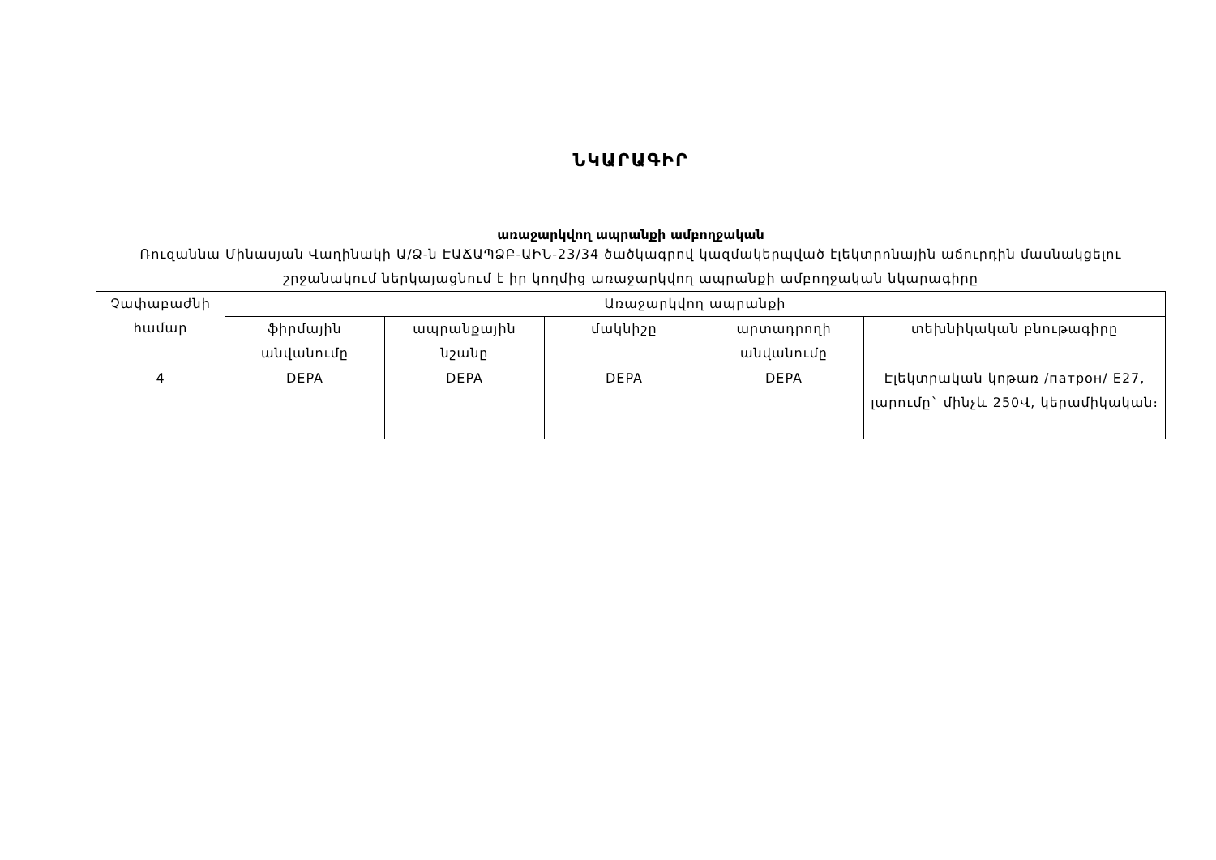ՆԿԱՐԱԳԻՐ
առաջարկվող ապրանքի ամբողջական
Ռուզաննա Մինասյան Վաղինակի Ա/Ձ-ն ԷԱՃԱՊՁԲ-ԱԻՆ-23/34 ծածկագրով կազմակերպված էլեկտրոնային աճուրդին մասնակցելու շրջանակում ներկայացնում է իր կողմից առաջարկվող ապրանքի ամբողջական նկարագիրը
| Չափաբաժնի համար | Առաջարկվող ապրանքի | | | | |
| --- | --- | --- | --- | --- | --- |
| | ֆիրմային անվանումը | ապրանքային նշանը | մակնիշը | արտադրողի անվանումը | տեխնիկական բնութագիրը |
| 4 | DEPA | DEPA | DEPA | DEPA | Էլեկտրական կոթառ /патрон/ E27, լարումը` մինչև 250Վ, կերամիկական։ |